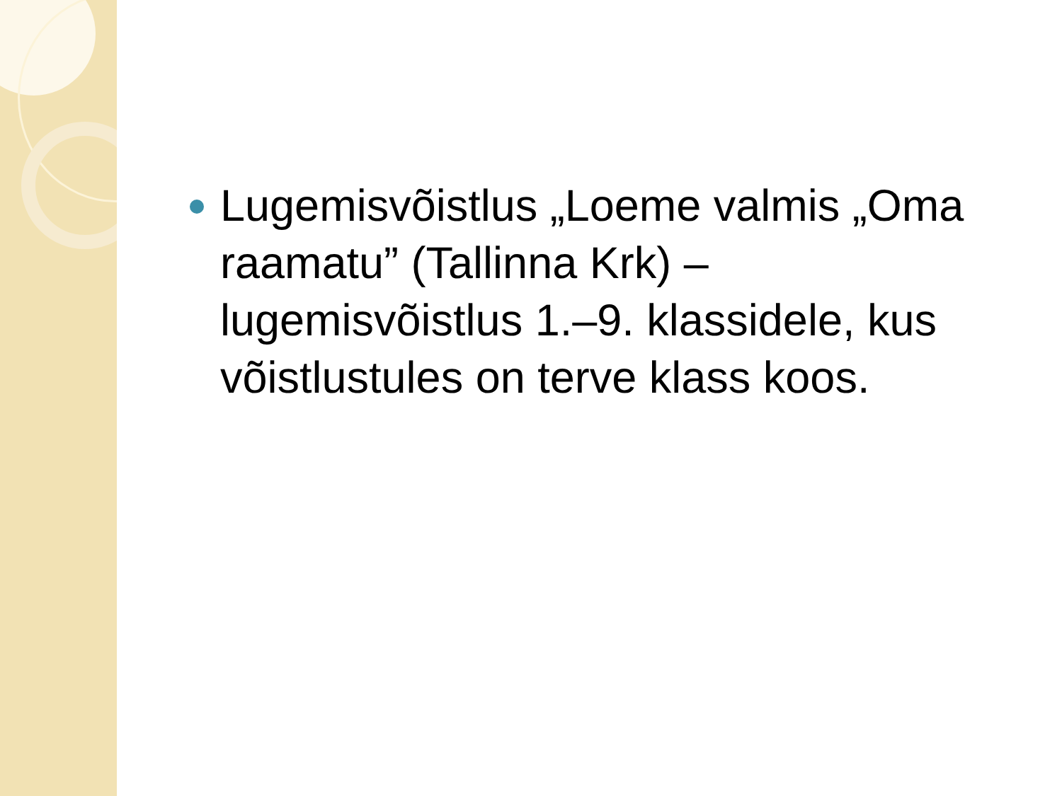Lugemisvõistlus „Loeme valmis „Oma raamatu” (Tallinna Krk) – lugemisvõistlus 1.–9. klassidele, kus võistlustules on terve klass koos.